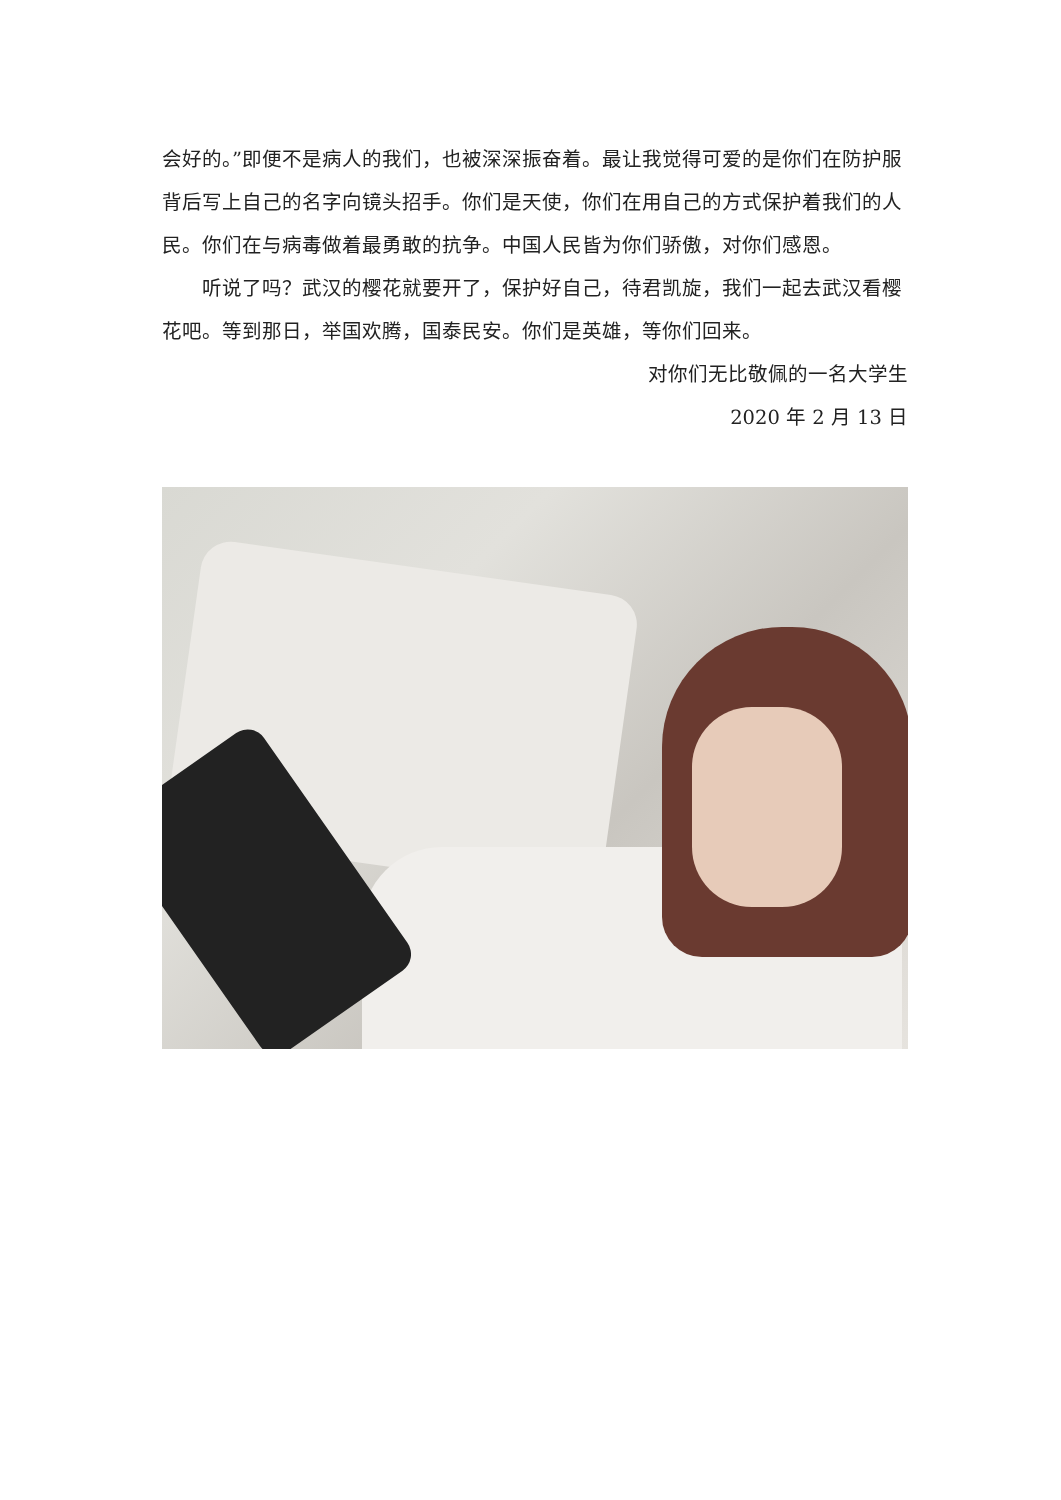会好的。”即便不是病人的我们，也被深深振奋着。最让我觉得可爱的是你们在防护服背后写上自己的名字向镜头招手。你们是天使，你们在用自己的方式保护着我们的人民。你们在与病毒做着最勇敢的抗争。中国人民皆为你们骄傲，对你们感恩。
听说了吗？武汉的樱花就要开了，保护好自己，待君凯旋，我们一起去武汉看樱花吧。等到那日，举国欢腾，国泰民安。你们是英雄，等你们回来。
对你们无比敬佩的一名大学生
2020 年 2 月 13 日